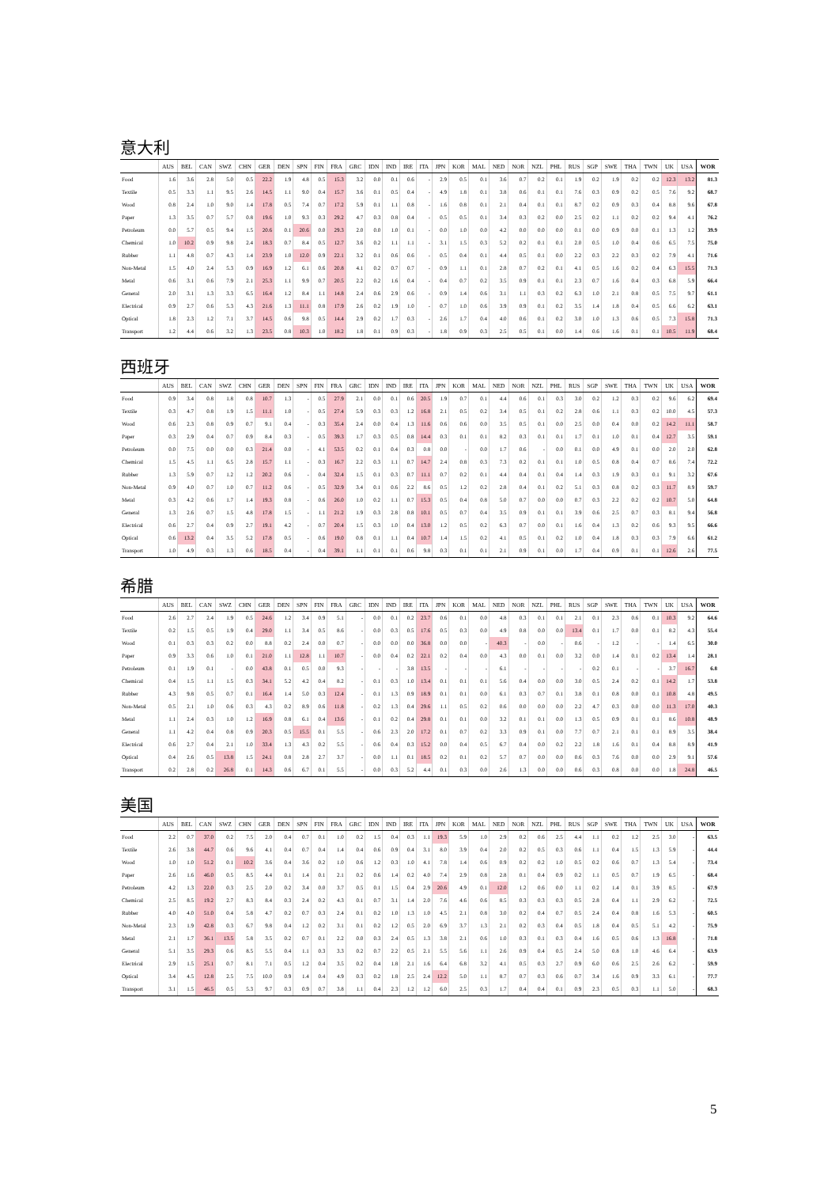意大利
| | AUS | BEL | CAN | SWZ | CHN | GER | DEN | SPN | FIN | FRA | GRC | IDN | IND | IRE | ITA | JPN | KOR | MAL | NED | NOR | NZL | PHL | RUS | SGP | SWE | THA | TWN | UK | USA | WOR |
| --- | --- | --- | --- | --- | --- | --- | --- | --- | --- | --- | --- | --- | --- | --- | --- | --- | --- | --- | --- | --- | --- | --- | --- | --- | --- | --- | --- | --- | --- | --- |
| Food | 1.6 | 3.6 | 2.8 | 5.0 | 0.5 | 22.2 | 1.9 | 4.8 | 0.5 | 15.3 | 3.2 | 0.0 | 0.1 | 0.6 | - | 2.9 | 0.5 | 0.1 | 3.6 | 0.7 | 0.2 | 0.1 | 1.9 | 0.2 | 1.9 | 0.2 | 0.2 | 12.3 | 13.2 | 81.3 |
| Textile | 0.5 | 3.3 | 1.1 | 9.5 | 2.6 | 14.5 | 1.1 | 9.0 | 0.4 | 15.7 | 3.6 | 0.1 | 0.5 | 0.4 | - | 4.9 | 1.8 | 0.1 | 3.8 | 0.6 | 0.1 | 0.1 | 7.6 | 0.3 | 0.9 | 0.2 | 0.5 | 7.6 | 9.2 | 68.7 |
| Wood | 0.8 | 2.4 | 1.0 | 9.0 | 1.4 | 17.8 | 0.5 | 7.4 | 0.7 | 17.2 | 5.9 | 0.1 | 1.1 | 0.8 | - | 1.6 | 0.8 | 0.1 | 2.1 | 0.4 | 0.1 | 0.1 | 8.7 | 0.2 | 0.9 | 0.3 | 0.4 | 8.8 | 9.6 | 67.8 |
| Paper | 1.3 | 3.5 | 0.7 | 5.7 | 0.8 | 19.6 | 1.0 | 9.3 | 0.3 | 29.2 | 4.7 | 0.3 | 0.8 | 0.4 | - | 0.5 | 0.5 | 0.1 | 3.4 | 0.3 | 0.2 | 0.0 | 2.5 | 0.2 | 1.1 | 0.2 | 0.2 | 9.4 | 4.1 | 76.2 |
| Petroleum | 0.0 | 5.7 | 0.5 | 9.4 | 1.5 | 20.6 | 0.1 | 20.6 | 0.0 | 29.3 | 2.0 | 0.0 | 1.0 | 0.1 | - | 0.0 | 1.0 | 0.0 | 4.2 | 0.0 | 0.0 | 0.0 | 0.1 | 0.0 | 0.9 | 0.0 | 0.1 | 1.3 | 1.2 | 39.9 |
| Chemical | 1.0 | 10.2 | 0.9 | 9.8 | 2.4 | 18.3 | 0.7 | 8.4 | 0.5 | 12.7 | 3.6 | 0.2 | 1.1 | 1.1 | - | 3.1 | 1.5 | 0.3 | 5.2 | 0.2 | 0.1 | 0.1 | 2.0 | 0.5 | 1.0 | 0.4 | 0.6 | 6.5 | 7.5 | 75.0 |
| Rubber | 1.1 | 4.8 | 0.7 | 4.3 | 1.4 | 23.9 | 1.0 | 12.0 | 0.9 | 22.1 | 3.2 | 0.1 | 0.6 | 0.6 | - | 0.5 | 0.4 | 0.1 | 4.4 | 0.5 | 0.1 | 0.0 | 2.2 | 0.3 | 2.2 | 0.3 | 0.2 | 7.9 | 4.1 | 71.6 |
| Non-Metal | 1.5 | 4.0 | 2.4 | 5.3 | 0.9 | 16.9 | 1.2 | 6.1 | 0.6 | 20.8 | 4.1 | 0.2 | 0.7 | 0.7 | - | 0.9 | 1.1 | 0.1 | 2.8 | 0.7 | 0.2 | 0.1 | 4.1 | 0.5 | 1.6 | 0.2 | 0.4 | 6.3 | 15.5 | 71.3 |
| Metal | 0.6 | 3.1 | 0.6 | 7.9 | 2.1 | 25.3 | 1.1 | 9.9 | 0.7 | 20.5 | 2.2 | 0.2 | 1.6 | 0.4 | - | 0.4 | 0.7 | 0.2 | 3.5 | 0.9 | 0.1 | 0.1 | 2.3 | 0.7 | 1.6 | 0.4 | 0.3 | 6.8 | 5.9 | 66.4 |
| General | 2.0 | 3.1 | 1.3 | 3.3 | 6.5 | 16.4 | 1.2 | 8.4 | 1.1 | 14.8 | 2.4 | 0.6 | 2.9 | 0.6 | - | 0.9 | 1.4 | 0.6 | 3.1 | 1.1 | 0.3 | 0.2 | 6.3 | 1.0 | 2.1 | 0.8 | 0.5 | 7.5 | 9.7 | 61.1 |
| Electrical | 0.9 | 2.7 | 0.6 | 5.3 | 4.3 | 21.6 | 1.3 | 11.1 | 0.8 | 17.9 | 2.6 | 0.2 | 1.9 | 1.0 | - | 0.7 | 1.0 | 0.6 | 3.9 | 0.9 | 0.1 | 0.2 | 3.5 | 1.4 | 1.8 | 0.4 | 0.5 | 6.6 | 6.2 | 63.1 |
| Optical | 1.8 | 2.3 | 1.2 | 7.1 | 3.7 | 14.5 | 0.6 | 9.8 | 0.5 | 14.4 | 2.9 | 0.2 | 1.7 | 0.3 | - | 2.6 | 1.7 | 0.4 | 4.0 | 0.6 | 0.1 | 0.2 | 3.0 | 1.0 | 1.3 | 0.6 | 0.5 | 7.3 | 15.8 | 71.3 |
| Transport | 1.2 | 4.4 | 0.6 | 3.2 | 1.3 | 23.5 | 0.8 | 10.3 | 1.0 | 18.2 | 1.8 | 0.1 | 0.9 | 0.3 | - | 1.8 | 0.9 | 0.3 | 2.5 | 0.5 | 0.1 | 0.0 | 1.4 | 0.6 | 1.6 | 0.1 | 0.1 | 10.5 | 11.9 | 68.4 |
西班牙
| | AUS | BEL | CAN | SWZ | CHN | GER | DEN | SPN | FIN | FRA | GRC | IDN | IND | IRE | ITA | JPN | KOR | MAL | NED | NOR | NZL | PHL | RUS | SGP | SWE | THA | TWN | UK | USA | WOR |
| --- | --- | --- | --- | --- | --- | --- | --- | --- | --- | --- | --- | --- | --- | --- | --- | --- | --- | --- | --- | --- | --- | --- | --- | --- | --- | --- | --- | --- | --- | --- |
| Food | 0.9 | 3.4 | 0.8 | 1.8 | 0.8 | 10.7 | 1.3 | - | 0.5 | 27.9 | 2.1 | 0.0 | 0.1 | 0.6 | 20.5 | 1.9 | 0.7 | 0.1 | 4.4 | 0.6 | 0.1 | 0.3 | 3.0 | 0.2 | 1.2 | 0.3 | 0.2 | 9.6 | 6.2 | 69.4 |
| Textile | 0.3 | 4.7 | 0.8 | 1.9 | 1.5 | 11.1 | 1.0 | - | 0.5 | 27.4 | 5.9 | 0.3 | 0.3 | 1.2 | 16.8 | 2.1 | 0.5 | 0.2 | 3.4 | 0.5 | 0.1 | 0.2 | 2.8 | 0.6 | 1.1 | 0.3 | 0.2 | 10.0 | 4.5 | 57.3 |
| Wood | 0.6 | 2.3 | 0.8 | 0.9 | 0.7 | 9.1 | 0.4 | - | 0.3 | 35.4 | 2.4 | 0.0 | 0.4 | 1.3 | 11.6 | 0.6 | 0.6 | 0.0 | 3.5 | 0.5 | 0.1 | 0.0 | 2.5 | 0.0 | 0.4 | 0.0 | 0.2 | 14.2 | 11.1 | 58.7 |
| Paper | 0.3 | 2.9 | 0.4 | 0.7 | 0.9 | 8.4 | 0.3 | - | 0.5 | 39.3 | 1.7 | 0.3 | 0.5 | 0.8 | 14.4 | 0.3 | 0.1 | 0.1 | 8.2 | 0.3 | 0.1 | 0.1 | 1.7 | 0.1 | 1.0 | 0.1 | 0.4 | 12.7 | 3.5 | 59.1 |
| Petroleum | 0.0 | 7.5 | 0.0 | 0.0 | 0.3 | 21.4 | 0.0 | - | 4.1 | 53.5 | 0.2 | 0.1 | 0.4 | 0.3 | 0.8 | 0.0 | - | 0.0 | 1.7 | 0.6 | - | 0.0 | 0.1 | 0.0 | 4.9 | 0.1 | 0.0 | 2.0 | 2.0 | 62.8 |
| Chemical | 1.5 | 4.5 | 1.1 | 6.5 | 2.8 | 15.7 | 1.1 | - | 0.3 | 16.7 | 2.2 | 0.3 | 1.1 | 0.7 | 14.7 | 2.4 | 0.8 | 0.3 | 7.3 | 0.2 | 0.1 | 0.1 | 1.0 | 0.5 | 0.8 | 0.4 | 0.7 | 8.6 | 7.4 | 72.2 |
| Rubber | 1.3 | 5.9 | 0.7 | 1.2 | 1.2 | 20.2 | 0.6 | - | 0.4 | 32.4 | 1.5 | 0.1 | 0.3 | 0.7 | 11.1 | 0.7 | 0.2 | 0.1 | 4.4 | 0.4 | 0.1 | 0.4 | 1.4 | 0.3 | 1.9 | 0.3 | 0.1 | 9.1 | 3.2 | 67.6 |
| Non-Metal | 0.9 | 4.0 | 0.7 | 1.0 | 0.7 | 11.2 | 0.6 | - | 0.5 | 32.9 | 3.4 | 0.1 | 0.6 | 2.2 | 8.6 | 0.5 | 1.2 | 0.2 | 2.8 | 0.4 | 0.1 | 0.2 | 5.1 | 0.3 | 0.8 | 0.2 | 0.3 | 11.7 | 8.9 | 59.7 |
| Metal | 0.3 | 4.2 | 0.6 | 1.7 | 1.4 | 19.3 | 0.8 | - | 0.6 | 26.0 | 1.0 | 0.2 | 1.1 | 0.7 | 15.3 | 0.5 | 0.4 | 0.8 | 5.0 | 0.7 | 0.0 | 0.0 | 0.7 | 0.3 | 2.2 | 0.2 | 0.2 | 10.7 | 5.0 | 64.8 |
| General | 1.3 | 2.6 | 0.7 | 1.5 | 4.8 | 17.8 | 1.5 | - | 1.1 | 21.2 | 1.9 | 0.3 | 2.8 | 0.8 | 10.1 | 0.5 | 0.7 | 0.4 | 3.5 | 0.9 | 0.1 | 0.1 | 3.9 | 0.6 | 2.5 | 0.7 | 0.3 | 8.1 | 9.4 | 56.8 |
| Electrical | 0.6 | 2.7 | 0.4 | 0.9 | 2.7 | 19.1 | 4.2 | - | 0.7 | 20.4 | 1.5 | 0.3 | 1.0 | 0.4 | 13.0 | 1.2 | 0.5 | 0.2 | 6.3 | 0.7 | 0.0 | 0.1 | 1.6 | 0.4 | 1.3 | 0.2 | 0.6 | 9.3 | 9.5 | 66.6 |
| Optical | 0.6 | 13.2 | 0.4 | 3.5 | 5.2 | 17.8 | 0.5 | - | 0.6 | 19.0 | 0.8 | 0.1 | 1.1 | 0.4 | 10.7 | 1.4 | 1.5 | 0.2 | 4.1 | 0.5 | 0.1 | 0.2 | 1.0 | 0.4 | 1.8 | 0.3 | 0.3 | 7.9 | 6.6 | 61.2 |
| Transport | 1.0 | 4.9 | 0.3 | 1.3 | 0.6 | 18.5 | 0.4 | - | 0.4 | 39.1 | 1.1 | 0.1 | 0.1 | 0.6 | 9.8 | 0.3 | 0.1 | 0.1 | 2.1 | 0.9 | 0.1 | 0.0 | 1.7 | 0.4 | 0.9 | 0.1 | 0.1 | 12.6 | 2.6 | 77.5 |
希腊
| | AUS | BEL | CAN | SWZ | CHN | GER | DEN | SPN | FIN | FRA | GRC | IDN | IND | IRE | ITA | JPN | KOR | MAL | NED | NOR | NZL | PHL | RUS | SGP | SWE | THA | TWN | UK | USA | WOR |
| --- | --- | --- | --- | --- | --- | --- | --- | --- | --- | --- | --- | --- | --- | --- | --- | --- | --- | --- | --- | --- | --- | --- | --- | --- | --- | --- | --- | --- | --- | --- |
| Food | 2.6 | 2.7 | 2.4 | 1.9 | 0.5 | 24.6 | 1.2 | 3.4 | 0.9 | 5.1 | - | 0.0 | 0.1 | 0.2 | 23.7 | 0.6 | 0.1 | 0.0 | 4.8 | 0.3 | 0.1 | 0.1 | 2.1 | 0.1 | 2.3 | 0.6 | 0.1 | 10.3 | 9.2 | 64.6 |
| Textile | 0.2 | 1.5 | 0.5 | 1.9 | 0.4 | 29.0 | 1.1 | 3.4 | 0.5 | 8.6 | - | 0.0 | 0.3 | 0.5 | 17.6 | 0.5 | 0.3 | 0.0 | 4.9 | 0.8 | 0.0 | 0.0 | 13.4 | 0.1 | 1.7 | 0.0 | 0.1 | 8.2 | 4.3 | 55.4 |
| Wood | 0.1 | 0.3 | 0.3 | 0.2 | 0.0 | 8.8 | 0.2 | 2.4 | 0.0 | 0.7 | - | 0.0 | 0.0 | 0.0 | 36.8 | 0.0 | 0.0 | - | 40.3 | - | 0.0 | - | 0.6 | - | 1.2 | - | - | 1.4 | 6.5 | 30.0 |
| Paper | 0.9 | 3.3 | 0.6 | 1.0 | 0.1 | 21.0 | 1.1 | 12.8 | 1.1 | 10.7 | - | 0.0 | 0.4 | 0.2 | 22.1 | 0.2 | 0.4 | 0.0 | 4.3 | 0.0 | 0.1 | 0.0 | 3.2 | 0.0 | 1.4 | 0.1 | 0.2 | 13.4 | 1.4 | 28.1 |
| Petroleum | 0.1 | 1.9 | 0.1 | - | 0.0 | 43.8 | 0.1 | 0.5 | 0.0 | 9.3 | - | - | - | 3.8 | 13.5 | - | - | - | 6.1 | - | - | - | - | 0.2 | 0.1 | - | - | 3.7 | 16.7 | 6.8 |
| Chemical | 0.4 | 1.5 | 1.1 | 1.5 | 0.3 | 34.1 | 5.2 | 4.2 | 0.4 | 8.2 | - | 0.1 | 0.3 | 1.0 | 13.4 | 0.1 | 0.1 | 0.1 | 5.6 | 0.4 | 0.0 | 0.0 | 3.0 | 0.5 | 2.4 | 0.2 | 0.1 | 14.2 | 1.7 | 53.8 |
| Rubber | 4.3 | 9.8 | 0.5 | 0.7 | 0.1 | 16.4 | 1.4 | 5.0 | 0.3 | 12.4 | - | 0.1 | 1.3 | 0.9 | 18.9 | 0.1 | 0.1 | 0.0 | 6.1 | 0.3 | 0.7 | 0.1 | 3.8 | 0.1 | 0.8 | 0.0 | 0.1 | 10.8 | 4.8 | 49.5 |
| Non-Metal | 0.5 | 2.1 | 1.0 | 0.6 | 0.3 | 4.3 | 0.2 | 8.9 | 0.6 | 11.8 | - | 0.2 | 1.3 | 0.4 | 29.6 | 1.1 | 0.5 | 0.2 | 0.6 | 0.0 | 0.0 | 0.0 | 2.2 | 4.7 | 0.3 | 0.0 | 0.0 | 11.3 | 17.0 | 40.3 |
| Metal | 1.1 | 2.4 | 0.3 | 1.0 | 1.2 | 16.9 | 0.8 | 6.1 | 0.4 | 13.6 | - | 0.1 | 0.2 | 0.4 | 29.8 | 0.1 | 0.1 | 0.0 | 3.2 | 0.1 | 0.1 | 0.0 | 1.3 | 0.5 | 0.9 | 0.1 | 0.1 | 8.6 | 10.8 | 48.9 |
| General | 1.1 | 4.2 | 0.4 | 0.8 | 0.9 | 20.3 | 0.5 | 15.5 | 0.1 | 5.5 | - | 0.6 | 2.3 | 2.0 | 17.2 | 0.1 | 0.7 | 0.2 | 3.3 | 0.9 | 0.1 | 0.0 | 7.7 | 0.7 | 2.1 | 0.1 | 0.1 | 8.9 | 3.5 | 38.4 |
| Electrical | 0.6 | 2.7 | 0.4 | 2.1 | 1.0 | 33.4 | 1.3 | 4.3 | 0.2 | 5.5 | - | 0.6 | 0.4 | 0.3 | 15.2 | 0.0 | 0.4 | 0.5 | 6.7 | 0.4 | 0.0 | 0.2 | 2.2 | 1.8 | 1.6 | 0.1 | 0.4 | 8.8 | 8.9 | 41.9 |
| Optical | 0.4 | 2.6 | 0.5 | 13.8 | 1.5 | 24.1 | 0.8 | 2.8 | 2.7 | 3.7 | - | 0.0 | 1.1 | 0.1 | 18.5 | 0.2 | 0.1 | 0.2 | 5.7 | 0.7 | 0.0 | 0.0 | 0.6 | 0.3 | 7.6 | 0.0 | 0.0 | 2.9 | 9.1 | 57.6 |
| Transport | 0.2 | 2.8 | 0.2 | 26.8 | 0.1 | 14.3 | 0.6 | 6.7 | 0.1 | 5.5 | - | 0.0 | 0.3 | 5.2 | 4.4 | 0.1 | 0.3 | 0.0 | 2.6 | 1.3 | 0.0 | 0.0 | 0.6 | 0.3 | 0.8 | 0.0 | 0.0 | 1.8 | 24.8 | 46.5 |
美国
| | AUS | BEL | CAN | SWZ | CHN | GER | DEN | SPN | FIN | FRA | GRC | IDN | IND | IRE | ITA | JPN | KOR | MAL | NED | NOR | NZL | PHL | RUS | SGP | SWE | THA | TWN | UK | USA | WOR |
| --- | --- | --- | --- | --- | --- | --- | --- | --- | --- | --- | --- | --- | --- | --- | --- | --- | --- | --- | --- | --- | --- | --- | --- | --- | --- | --- | --- | --- | --- | --- |
| Food | 2.2 | 0.7 | 37.0 | 0.2 | 7.5 | 2.0 | 0.4 | 0.7 | 0.1 | 1.0 | 0.2 | 1.5 | 0.4 | 0.3 | 1.1 | 19.3 | 5.9 | 1.0 | 2.9 | 0.2 | 0.6 | 2.5 | 4.4 | 1.1 | 0.2 | 1.2 | 2.5 | 3.0 | - | 63.5 |
| Textile | 2.6 | 3.8 | 44.7 | 0.6 | 9.6 | 4.1 | 0.4 | 0.7 | 0.4 | 1.4 | 0.4 | 0.6 | 0.9 | 0.4 | 3.1 | 8.0 | 3.9 | 0.4 | 2.0 | 0.2 | 0.5 | 0.3 | 0.6 | 1.1 | 0.4 | 1.5 | 1.3 | 5.9 | - | 44.4 |
| Wood | 1.0 | 1.0 | 51.2 | 0.1 | 10.2 | 3.6 | 0.4 | 3.6 | 0.2 | 1.0 | 0.6 | 1.2 | 0.3 | 1.0 | 4.1 | 7.8 | 1.4 | 0.6 | 0.9 | 0.2 | 0.2 | 1.0 | 0.5 | 0.2 | 0.6 | 0.7 | 1.3 | 5.4 | - | 73.4 |
| Paper | 2.6 | 1.6 | 46.0 | 0.5 | 8.5 | 4.4 | 0.1 | 1.4 | 0.1 | 2.1 | 0.2 | 0.6 | 1.4 | 0.2 | 4.0 | 7.4 | 2.9 | 0.8 | 2.8 | 0.1 | 0.4 | 0.9 | 0.2 | 1.1 | 0.5 | 0.7 | 1.9 | 6.5 | - | 68.4 |
| Petroleum | 4.2 | 1.3 | 22.0 | 0.3 | 2.5 | 2.0 | 0.2 | 3.4 | 0.0 | 3.7 | 0.5 | 0.1 | 1.5 | 0.4 | 2.9 | 20.6 | 4.9 | 0.1 | 12.0 | 1.2 | 0.6 | 0.0 | 1.1 | 0.2 | 1.4 | 0.1 | 3.9 | 8.5 | - | 67.9 |
| Chemical | 2.5 | 8.5 | 19.2 | 2.7 | 8.3 | 8.4 | 0.3 | 2.4 | 0.2 | 4.3 | 0.1 | 0.7 | 3.1 | 1.4 | 2.0 | 7.6 | 4.6 | 0.6 | 8.5 | 0.3 | 0.3 | 0.3 | 0.5 | 2.8 | 0.4 | 1.1 | 2.9 | 6.2 | - | 72.5 |
| Rubber | 4.0 | 4.0 | 51.0 | 0.4 | 5.8 | 4.7 | 0.2 | 0.7 | 0.3 | 2.4 | 0.1 | 0.2 | 1.0 | 1.3 | 1.0 | 4.5 | 2.1 | 0.8 | 3.0 | 0.2 | 0.4 | 0.7 | 0.5 | 2.4 | 0.4 | 0.8 | 1.6 | 5.3 | - | 60.5 |
| Non-Metal | 2.3 | 1.9 | 42.8 | 0.3 | 6.7 | 9.8 | 0.4 | 1.2 | 0.2 | 3.1 | 0.1 | 0.2 | 1.2 | 0.5 | 2.0 | 6.9 | 3.7 | 1.3 | 2.1 | 0.2 | 0.3 | 0.4 | 0.5 | 1.8 | 0.4 | 0.5 | 5.1 | 4.2 | - | 75.9 |
| Metal | 2.1 | 1.7 | 36.1 | 13.5 | 5.8 | 3.5 | 0.2 | 0.7 | 0.1 | 2.2 | 0.0 | 0.3 | 2.4 | 0.5 | 1.3 | 3.8 | 2.1 | 0.6 | 1.0 | 0.3 | 0.1 | 0.3 | 0.4 | 1.6 | 0.5 | 0.6 | 1.3 | 16.8 | - | 71.8 |
| General | 5.1 | 3.5 | 29.3 | 0.6 | 8.5 | 5.5 | 0.4 | 1.1 | 0.3 | 3.3 | 0.2 | 0.7 | 2.2 | 0.5 | 2.1 | 5.5 | 5.6 | 1.1 | 2.6 | 0.9 | 0.4 | 0.5 | 2.4 | 5.0 | 0.8 | 1.0 | 4.6 | 6.4 | - | 63.9 |
| Electrical | 2.9 | 1.5 | 25.1 | 0.7 | 8.1 | 7.1 | 0.5 | 1.2 | 0.4 | 3.5 | 0.2 | 0.4 | 1.8 | 2.1 | 1.6 | 6.4 | 6.8 | 3.2 | 4.1 | 0.5 | 0.3 | 2.7 | 0.9 | 6.0 | 0.6 | 2.5 | 2.6 | 6.2 | - | 59.9 |
| Optical | 3.4 | 4.5 | 12.8 | 2.5 | 7.5 | 10.0 | 0.9 | 1.4 | 0.4 | 4.9 | 0.3 | 0.2 | 1.8 | 2.5 | 2.4 | 12.2 | 5.0 | 1.1 | 8.7 | 0.7 | 0.3 | 0.6 | 0.7 | 3.4 | 1.6 | 0.9 | 3.3 | 6.1 | - | 77.7 |
| Transport | 3.1 | 1.5 | 46.5 | 0.5 | 5.3 | 9.7 | 0.3 | 0.9 | 0.7 | 3.8 | 1.1 | 0.4 | 2.3 | 1.2 | 1.2 | 6.0 | 2.5 | 0.3 | 1.7 | 0.4 | 0.4 | 0.1 | 0.9 | 2.3 | 0.5 | 0.3 | 1.1 | 5.0 | - | 68.3 |
5